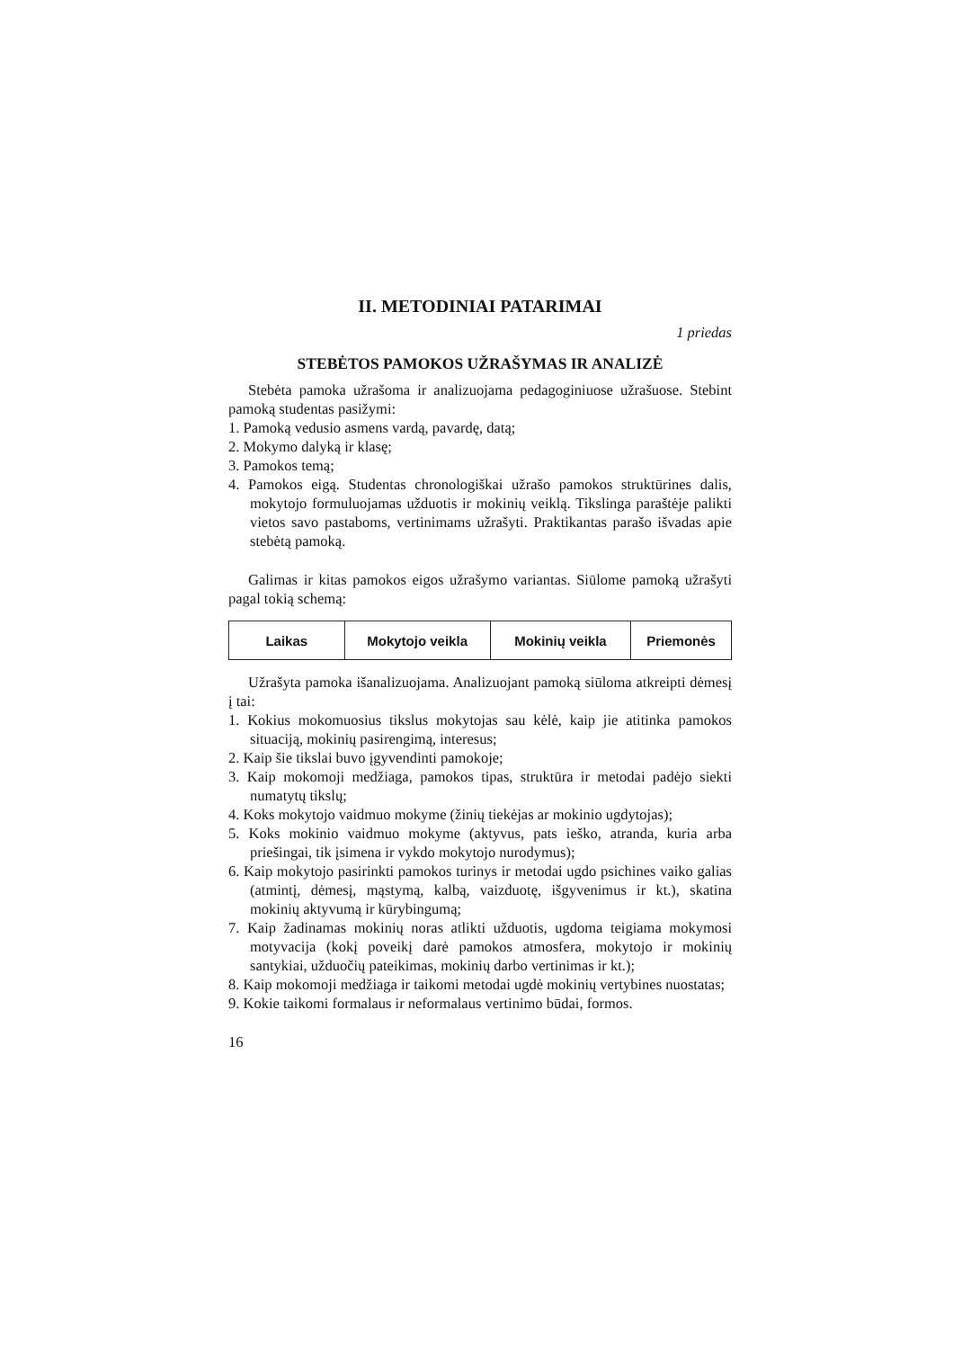II. METODINIAI PATARIMAI
1 priedas
STEBĖTOS PAMOKOS UŽRAŠYMAS IR ANALIZĖ
Stebėta pamoka užrašoma ir analizuojama pedagoginiuose užrašuose. Stebint pamoką studentas pasižymi:
1. Pamoką vedusio asmens vardą, pavardę, datą;
2. Mokymo dalyką ir klasę;
3. Pamokos temą;
4. Pamokos eigą. Studentas chronologiškai užrašo pamokos struktūrines dalis, mokytojo formuluojamas užduotis ir mokinių veiklą. Tikslinga paraštėje palikti vietos savo pastaboms, vertinimams užrašyti. Praktikantas parašo išvadas apie stebėtą pamoką.
Galimas ir kitas pamokos eigos užrašymo variantas. Siūlome pamoką užrašyti pagal tokią schemą:
| Laikas | Mokytojo veikla | Mokinių veikla | Priemonės |
| --- | --- | --- | --- |
Užrašyta pamoka išanalizuojama. Analizuojant pamoką siūloma atkreipti dėmesį į tai:
1. Kokius mokomuosius tikslus mokytojas sau kėlė, kaip jie atitinka pamokos situaciją, mokinių pasirengimą, interesus;
2. Kaip šie tikslai buvo įgyvendinti pamokoje;
3. Kaip mokomoji medžiaga, pamokos tipas, struktūra ir metodai padėjo siekti numatytų tikslų;
4. Koks mokytojo vaidmuo mokyme (žinių tiekėjas ar mokinio ugdytojas);
5. Koks mokinio vaidmuo mokyme (aktyvus, pats ieško, atranda, kuria arba priešingai, tik įsimena ir vykdo mokytojo nurodymus);
6. Kaip mokytojo pasirinkti pamokos turinys ir metodai ugdo psichines vaiko galias (atmintį, dėmesį, mąstymą, kalbą, vaizduotę, išgyvenimus ir kt.), skatina mokinių aktyvumą ir kūrybingumą;
7. Kaip žadinamas mokinių noras atlikti užduotis, ugdoma teigiama mokymosi motyvacija (kokį poveikį darė pamokos atmosfera, mokytojo ir mokinių santykiai, užduočių pateikimas, mokinių darbo vertinimas ir kt.);
8. Kaip mokomoji medžiaga ir taikomi metodai ugdė mokinių vertybines nuostatas;
9. Kokie taikomi formalaus ir neformalaus vertinimo būdai, formos.
16